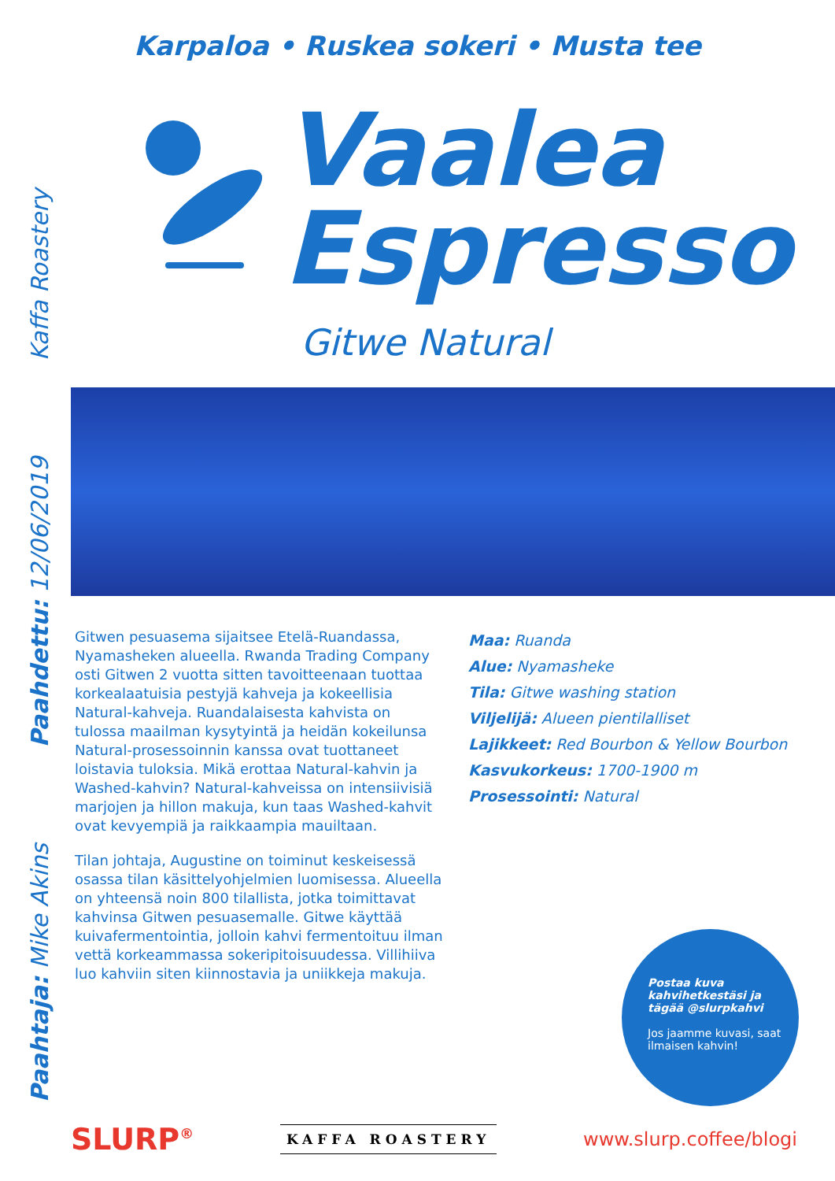Karpaloa • Ruskea sokeri • Musta tee
Kaffa Roastery
Paahdettu: 12/06/2019
Paahtaja: Mike Akins
Vaalea
Espresso
Gitwe Natural
Gitwen pesuasema sijaitsee Etelä-Ruandassa, Nyamasheken alueella. Rwanda Trading Company osti Gitwen 2 vuotta sitten tavoitteenaan tuottaa korkealaatuisia pestyjä kahveja ja kokeellisia Natural-kahveja. Ruandalaisesta kahvista on tulossa maailman kysytyintä ja heidän kokeilunsa Natural-prosessoinnin kanssa ovat tuottaneet loistavia tuloksia. Mikä erottaa Natural-kahvin ja Washed-kahvin? Natural-kahveissa on intensiivisiä marjojen ja hillon makuja, kun taas Washed-kahvit ovat kevyempiä ja raikkaampia mauiltaan.
Tilan johtaja, Augustine on toiminut keskeisessä osassa tilan käsittelyohjelmien luomisessa. Alueella on yhteensä noin 800 tilallista, jotka toimittavat kahvinsa Gitwen pesuasemalle. Gitwe käyttää kuivafermentointia, jolloin kahvi fermentoituu ilman vettä korkeammassa sokeripitoisuudessa. Villihiiva luo kahviin siten kiinnostavia ja uniikkeja makuja.
Maa: Ruanda
Alue: Nyamasheke
Tila: Gitwe washing station
Viljelijä: Alueen pientilalliset
Lajikkeet: Red Bourbon & Yellow Bourbon
Kasvukorkeus: 1700-1900 m
Prosessointi: Natural
Postaa kuva kahvihetkestäsi ja tägää @slurpkahvi
Jos jaamme kuvasi, saat ilmaisen kahvin!
SLURP<sup>®</sup> KAFFA ROASTERY www.slurp.coffee/blogi